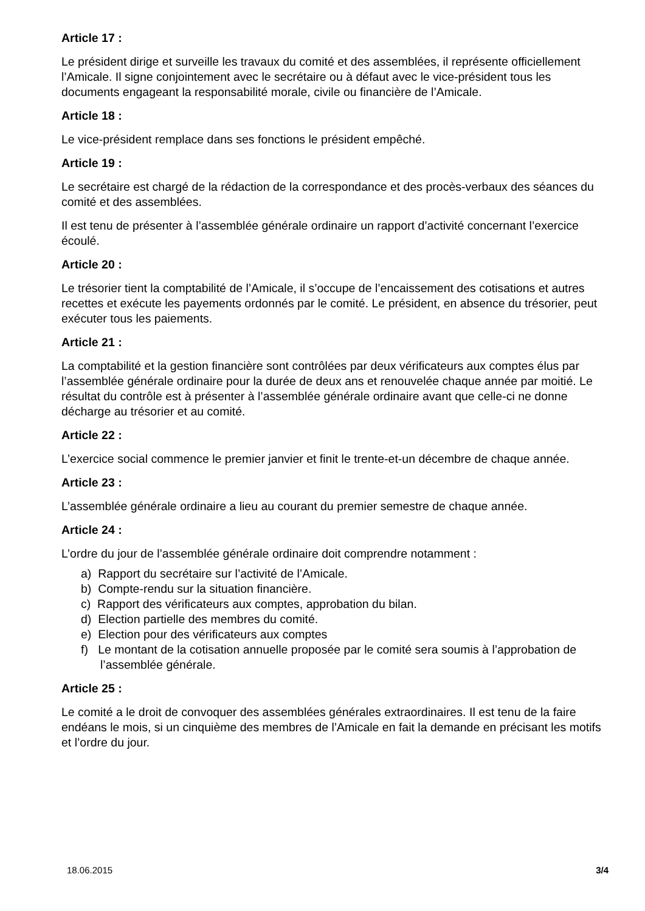Article 17 :
Le président dirige et surveille les travaux du comité et des assemblées, il représente officiellement l’Amicale. Il signe conjointement avec le secrétaire ou à défaut avec le vice-président tous les documents engageant la responsabilité morale, civile ou financière de l’Amicale.
Article 18 :
Le vice-président remplace dans ses fonctions le président empêché.
Article 19 :
Le secrétaire est chargé de la rédaction de la correspondance et des procès-verbaux des séances du comité et des assemblées.
Il est tenu de présenter à l’assemblée générale ordinaire un rapport d’activité concernant l’exercice écoulé.
Article 20 :
Le trésorier tient la comptabilité de l’Amicale, il s’occupe de l’encaissement des cotisations et autres recettes et exécute les payements ordonnés par le comité. Le président, en absence du trésorier, peut exécuter tous les paiements.
Article 21 :
La comptabilité et la gestion financière sont contrôlées par deux vérificateurs aux comptes élus par l’assemblée générale ordinaire pour la durée de deux ans et renouvelée chaque année par moitié. Le résultat du contrôle est à présenter à l’assemblée générale ordinaire avant que celle-ci ne donne décharge au trésorier et au comité.
Article 22 :
L’exercice social commence le premier janvier et finit le trente-et-un décembre de chaque année.
Article 23 :
L’assemblée générale ordinaire a lieu au courant du premier semestre de chaque année.
Article 24 :
L’ordre du jour de l’assemblée générale ordinaire doit comprendre notamment :
a) Rapport du secrétaire sur l’activité de l’Amicale.
b) Compte-rendu sur la situation financière.
c) Rapport des vérificateurs aux comptes, approbation du bilan.
d) Election partielle des membres du comité.
e) Election pour des vérificateurs aux comptes
f) Le montant de la cotisation annuelle proposée par le comité sera soumis à l’approbation de l’assemblée générale.
Article 25 :
Le comité a le droit de convoquer des assemblées générales extraordinaires. Il est tenu de la faire endéans le mois, si un cinquième des membres de l’Amicale en fait la demande en précisant les motifs et l’ordre du jour.
18.06.2015 3/4